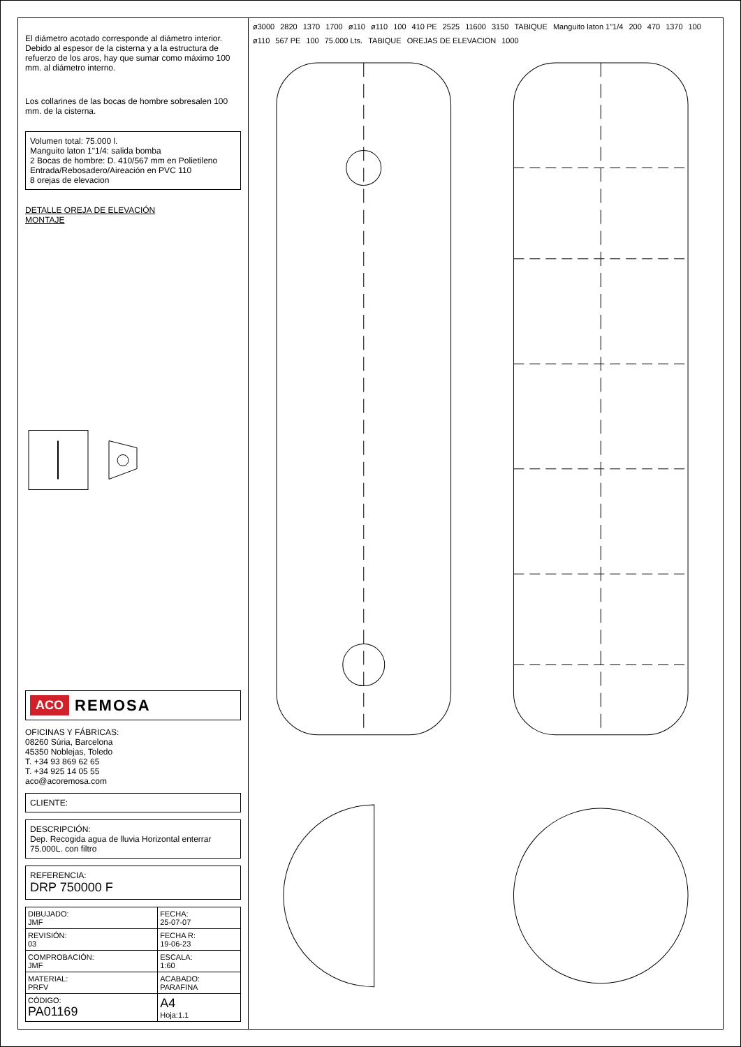El diámetro acotado corresponde al diámetro interior. Debido al espesor de la cisterna y a la estructura de refuerzo de los aros, hay que sumar como máximo 100 mm. al diámetro interno.
Los collarines de las bocas de hombre sobresalen 100 mm. de la cisterna.
Volumen total: 75.000 l.
Manguito laton 1"1/4: salida bomba
2 Bocas de hombre: D. 410/567 mm en Polietileno
Entrada/Rebosadero/Aireación en PVC 110
8 orejas de elevacion
DETALLE OREJA DE ELEVACIÓN
MONTAJE
ACO REMOSA
OFICINAS Y FÁBRICAS:
08260 Súria, Barcelona
45350 Noblejas, Toledo
T. +34 93 869 62 65
T. +34 925 14 05 55
aco@acoremosa.com
CLIENTE:
DESCRIPCIÓN:
Dep. Recogida agua de lluvia Horizontal enterrar 75.000L. con filtro
REFERENCIA:
DRP 750000 F
| DIBUJADO: JMF | FECHA: 25-07-07 |
| REVISIÓN: 03 | FECHA R: 19-06-23 |
| COMPROBACIÓN: JMF | ESCALA: 1:60 |
| MATERIAL: PRFV | ACABADO: PARAFINA |
| CÓDIGO: PA01169 | A4 Hoja:1.1 |
ø3000 2820 1370 1700 ø110 ø110 100 410 PE 2525 11600 3150 TABIQUE Manguito laton 1"1/4 200 470 1370 100 ø110 567 PE 100 75.000 Lts. TABIQUE OREJAS DE ELEVACION 1000